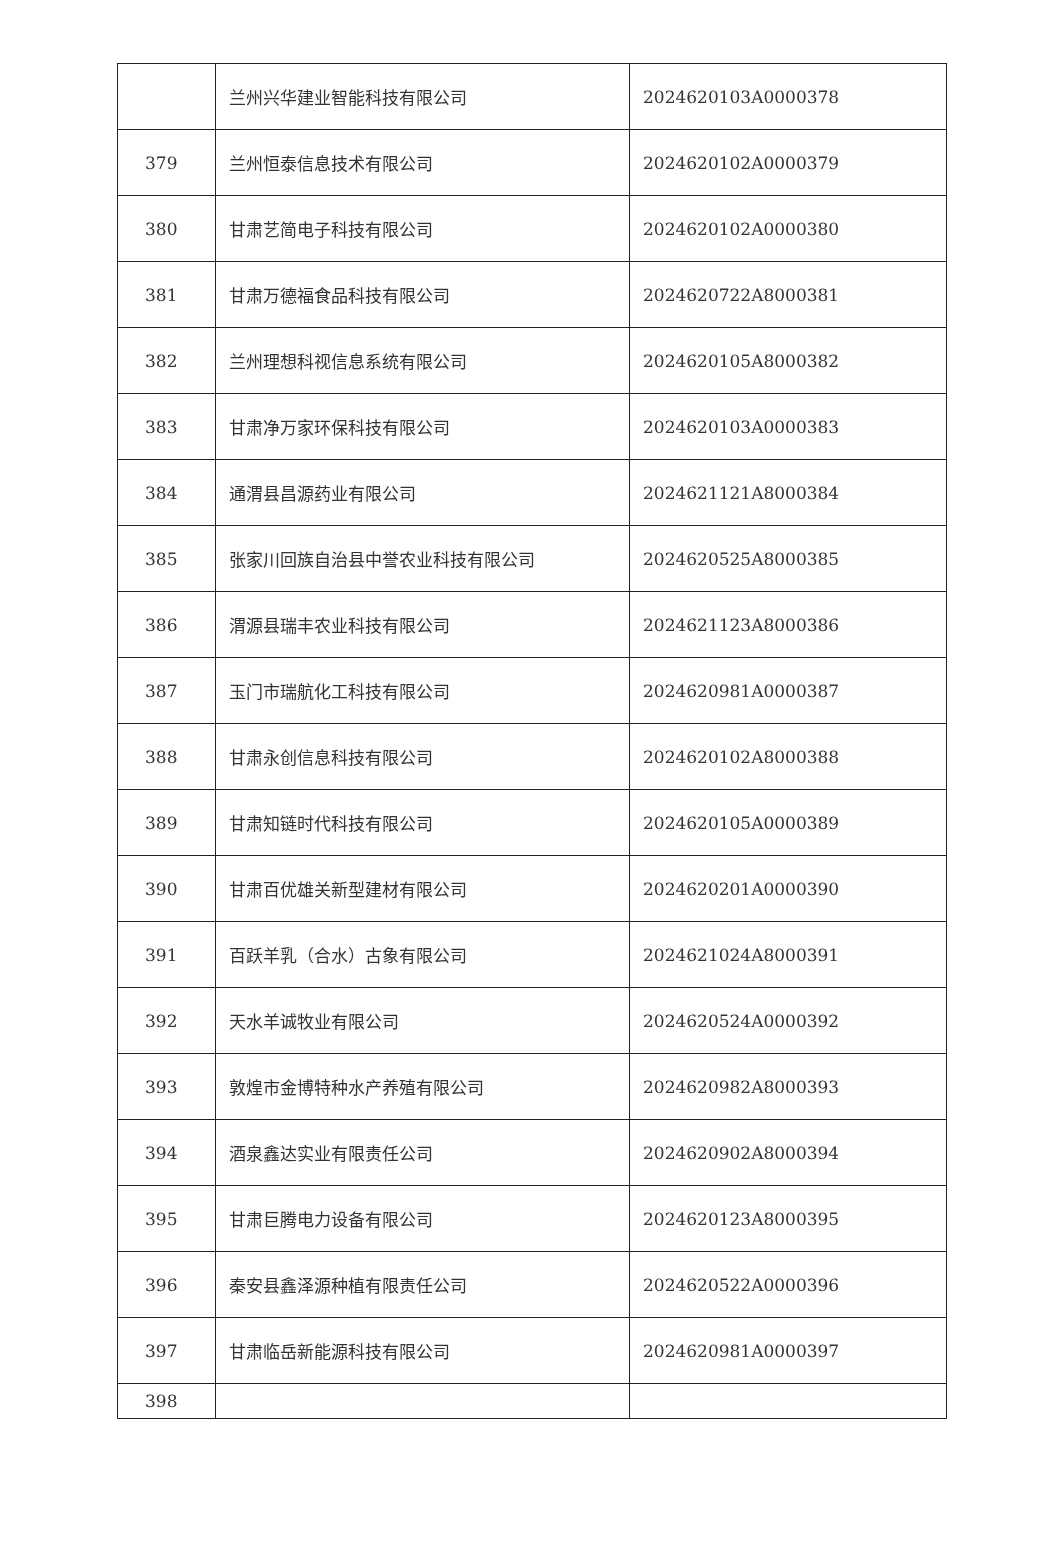| | 兰州兴华建业智能科技有限公司 | 2024620103A0000378 |
| 379 | 兰州恒泰信息技术有限公司 | 2024620102A0000379 |
| 380 | 甘肃艺简电子科技有限公司 | 2024620102A0000380 |
| 381 | 甘肃万德福食品科技有限公司 | 2024620722A8000381 |
| 382 | 兰州理想科视信息系统有限公司 | 2024620105A8000382 |
| 383 | 甘肃净万家环保科技有限公司 | 2024620103A0000383 |
| 384 | 通渭县昌源药业有限公司 | 2024621121A8000384 |
| 385 | 张家川回族自治县中誉农业科技有限公司 | 2024620525A8000385 |
| 386 | 渭源县瑞丰农业科技有限公司 | 2024621123A8000386 |
| 387 | 玉门市瑞航化工科技有限公司 | 2024620981A0000387 |
| 388 | 甘肃永创信息科技有限公司 | 2024620102A8000388 |
| 389 | 甘肃知链时代科技有限公司 | 2024620105A0000389 |
| 390 | 甘肃百优雄关新型建材有限公司 | 2024620201A0000390 |
| 391 | 百跃羊乳（合水）古象有限公司 | 2024621024A8000391 |
| 392 | 天水羊诚牧业有限公司 | 2024620524A0000392 |
| 393 | 敦煌市金博特种水产养殖有限公司 | 2024620982A8000393 |
| 394 | 酒泉鑫达实业有限责任公司 | 2024620902A8000394 |
| 395 | 甘肃巨腾电力设备有限公司 | 2024620123A8000395 |
| 396 | 秦安县鑫泽源种植有限责任公司 | 2024620522A0000396 |
| 397 | 甘肃临岳新能源科技有限公司 | 2024620981A0000397 |
| 398 | | |